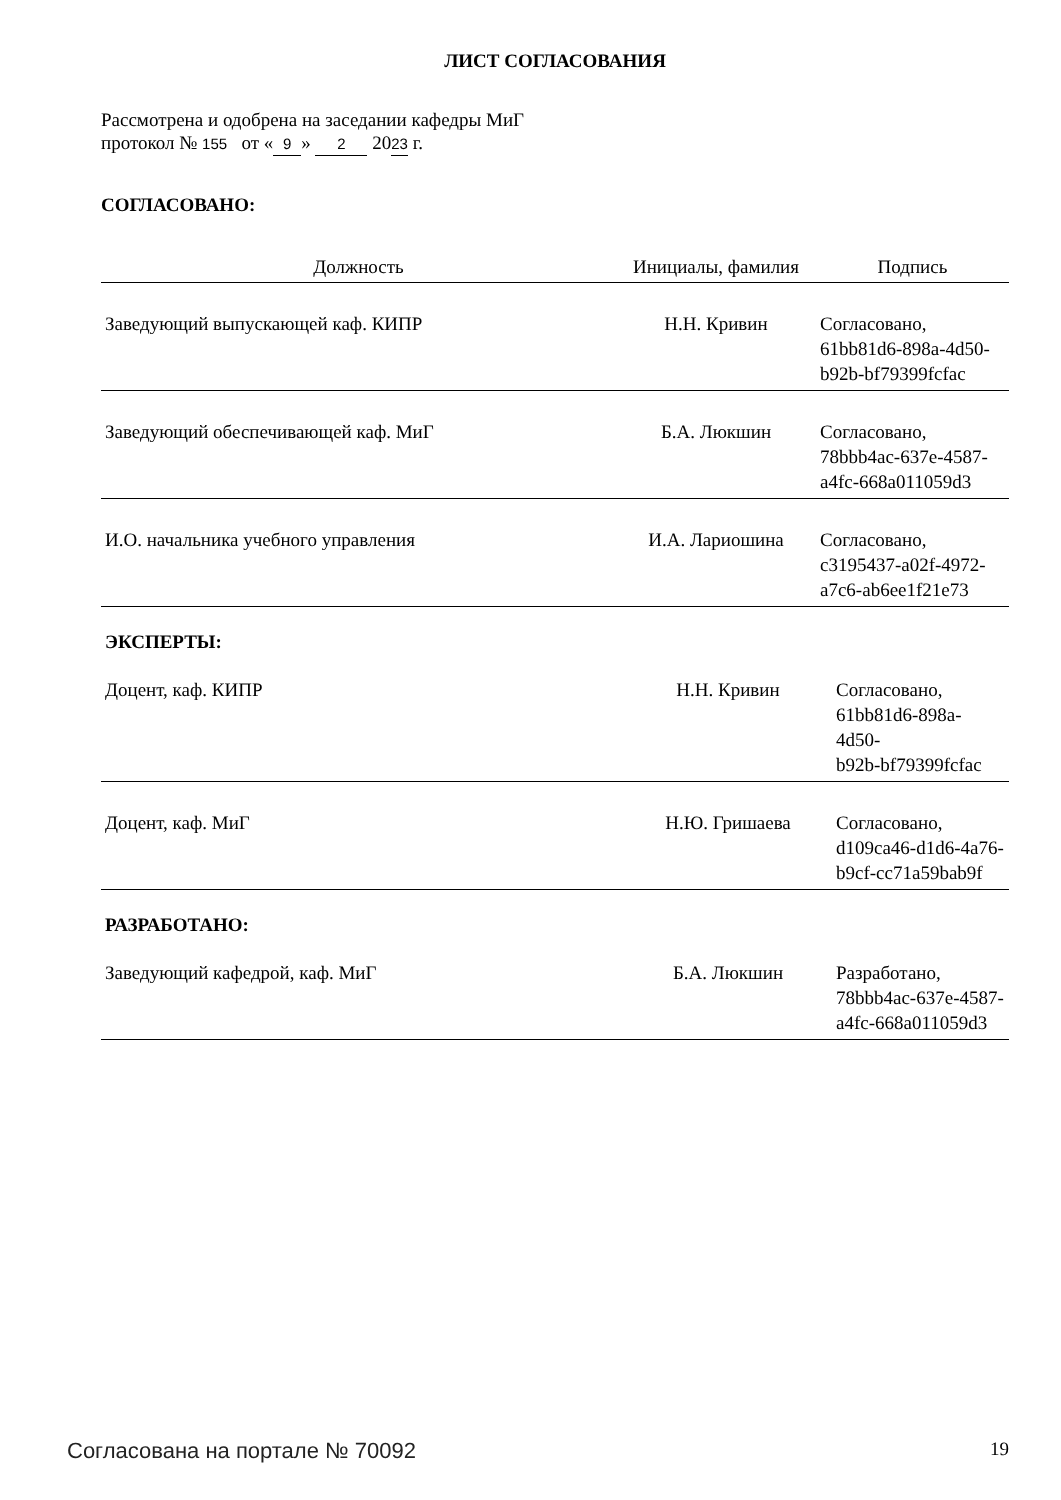ЛИСТ СОГЛАСОВАНИЯ
Рассмотрена и одобрена на заседании кафедры МиГ
протокол № 155 от « 9 » 2 2023 г.
СОГЛАСОВАНО:
| Должность | Инициалы, фамилия | Подпись |
| --- | --- | --- |
| Заведующий выпускающей каф. КИПР | Н.Н. Кривин | Согласовано, 61bb81d6-898a-4d50- b92b-bf79399fcfac |
| Заведующий обеспечивающей каф. МиГ | Б.А. Люкшин | Согласовано, 78bbb4ac-637e-4587- a4fc-668a011059d3 |
| И.О. начальника учебного управления | И.А. Лариошина | Согласовано, c3195437-a02f-4972- a7c6-ab6ee1f21e73 |
ЭКСПЕРТЫ:
| Доцент, каф. КИПР | Н.Н. Кривин | Согласовано, 61bb81d6-898a-4d50- b92b-bf79399fcfac |
| Доцент, каф. МиГ | Н.Ю. Гришаева | Согласовано, d109ca46-d1d6-4a76- b9cf-cc71a59bab9f |
РАЗРАБОТАНО:
| Заведующий кафедрой, каф. МиГ | Б.А. Люкшин | Разработано, 78bbb4ac-637e-4587- a4fc-668a011059d3 |
Согласована на портале № 70092 19